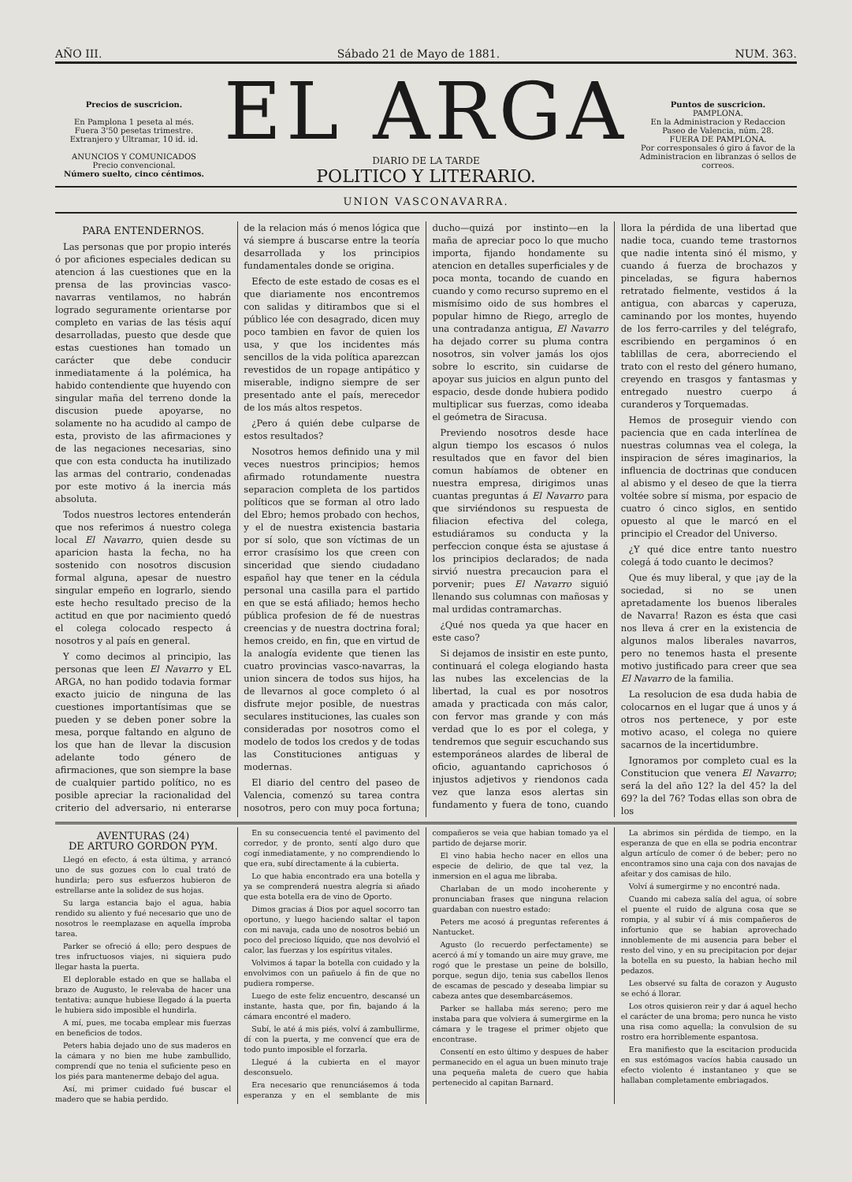AÑO III. Sábado 21 de Mayo de 1881. NUM. 363.
Precios de suscricion.
En Pamplona 1 peseta al més.
Fuera 3'50 pesetas trimestre.
Extranjero y Ultramar, 10 id. id.
ANUNCIOS Y COMUNICADOS
Precio convencional.
Número suelto, cinco céntimos.
EL ARGA
DIARIO DE LA TARDE
POLITICO Y LITERARIO.
Puntos de suscricion.
PAMPLONA.
En la Administracion y Redaccion Paseo de Valencia, núm. 28.
FUERA DE PAMPLONA.
Por corresponsales ó giro á favor de la Administracion en libranzas ó sellos de correos.
UNION VASCONAVARRA.
PARA ENTENDERNOS.
Las personas que por propio interés ó por aficiones especiales dedican su atencion á las cuestiones que en la prensa de las provincias vasco-navarras ventilamos, no habrán logrado seguramente orientarse por completo en varias de las tésis aquí desarrolladas, puesto que desde que estas cuestiones han tomado un carácter que debe conducir inmediatamente á la polémica, ha habido contendiente que huyendo con singular maña del terreno donde la discusion puede apoyarse, no solamente no ha acudido al campo de esta, provisto de las afirmaciones y de las negaciones necesarias, sino que con esta conducta ha inutilizado las armas del contrario, condenadas por este motivo á la inercia más absoluta.
Todos nuestros lectores entenderán que nos referimos á nuestro colega local El Navarro, quien desde su aparicion hasta la fecha, no ha sostenido con nosotros discusion formal alguna, apesar de nuestro singular empeño en lograrlo, siendo este hecho resultado preciso de la actitud en que por nacimiento quedó el colega colocado respecto á nosotros y al país en general.
Y como decimos al principio, las personas que leen El Navarro y EL ARGA, no han podido todavia formar exacto juicio de ninguna de las cuestiones importantísimas que se pueden y se deben poner sobre la mesa, porque faltando en alguno de los que han de llevar la discusion adelante todo género de afirmaciones, que son siempre la base de cualquier partido político, no es posible apreciar la racionalidad del criterio del adversario, ni enterarse de la relacion más ó menos lógica que vá siempre á buscarse entre la teoría desarrollada y los principios fundamentales donde se origina.
Efecto de este estado de cosas es el que diariamente nos encontremos con salidas y ditirambos que si el público lée con desagrado, dicen muy poco tambien en favor de quien los usa, y que los incidentes más sencillos de la vida política aparezcan revestidos de un ropage antipático y miserable, indigno siempre de ser presentado ante el país, merecedor de los más altos respetos.
¿Pero á quién debe culparse de estos resultados?
Nosotros hemos definido una y mil veces nuestros principios; hemos afirmado rotundamente nuestra separacion completa de los partidos políticos que se forman al otro lado del Ebro; hemos probado con hechos, y el de nuestra existencia bastaria por sí solo, que son víctimas de un error crasísimo los que creen con sinceridad que siendo ciudadano español hay que tener en la cédula personal una casilla para el partido en que se está afiliado; hemos hecho pública profesion de fé de nuestras creencias y de nuestra doctrina foral; hemos creido, en fin, que en virtud de la analogía evidente que tienen las cuatro provincias vasco-navarras, la union sincera de todos sus hijos, ha de llevarnos al goce completo ó al disfrute mejor posible, de nuestras seculares instituciones, las cuales son consideradas por nosotros como el modelo de todos los credos y de todas las Constituciones antiguas y modernas.
El diario del centro del paseo de Valencia, comenzó su tarea contra nosotros, pero con muy poca fortuna; ducho—quizá por instinto—en la maña de apreciar poco lo que mucho importa, fijando hondamente su atencion en detalles superficiales y de poca monta, tocando de cuando en cuando y como recurso supremo en el mismísimo oido de sus hombres el popular himno de Riego, arreglo de una contradanza antigua, El Navarro ha dejado correr su pluma contra nosotros, sin volver jamás los ojos sobre lo escrito, sin cuidarse de apoyar sus juicios en algun punto del espacio, desde donde hubiera podido multiplicar sus fuerzas, como ideaba el geómetra de Siracusa.
Previendo nosotros desde hace algun tiempo los escasos ó nulos resultados que en favor del bien comun habíamos de obtener en nuestra empresa, dirigimos unas cuantas preguntas á El Navarro para que sirviéndonos su respuesta de filiacion efectiva del colega, estudiáramos su conducta y la perfeccion conque ésta se ajustase á los principios declarados; de nada sirvió nuestra precaucion para el porvenir; pues El Navarro siguió llenando sus columnas con mañosas y mal urdidas contramarchas.
¿Qué nos queda ya que hacer en este caso?
Si dejamos de insistir en este punto, continuará el colega elogiando hasta las nubes las excelencias de la libertad, la cual es por nosotros amada y practicada con más calor, con fervor mas grande y con más verdad que lo es por el colega, y tendremos que seguir escuchando sus estemporáneos alardes de liberal de oficio, aguantando caprichosos ó injustos adjetivos y riendonos cada vez que lanza esos alertas sin fundamento y fuera de tono, cuando llora la pérdida de una libertad que nadie toca, cuando teme trastornos que nadie intenta sinó él mismo, y cuando á fuerza de brochazos y pinceladas, se figura habernos retratado fielmente, vestidos á la antigua, con abarcas y caperuza, caminando por los montes, huyendo de los ferro-carriles y del telégrafo, escribiendo en pergaminos ó en tablillas de cera, aborreciendo el trato con el resto del género humano, creyendo en trasgos y fantasmas y entregado nuestro cuerpo á curanderos y Torquemadas.
Hemos de proseguir viendo con paciencia que en cada interlínea de nuestras columnas vea el colega, la inspiracion de séres imaginarios, la influencia de doctrinas que conducen al abismo y el deseo de que la tierra voltée sobre sí misma, por espacio de cuatro ó cinco siglos, en sentido opuesto al que le marcó en el principio el Creador del Universo.
¿Y qué dice entre tanto nuestro colegá á todo cuanto le decimos?
Que és muy liberal, y que ¡ay de la sociedad, si no se unen apretadamente los buenos liberales de Navarra! Razon es ésta que casi nos lleva á crer en la existencia de algunos malos liberales navarros, pero no tenemos hasta el presente motivo justificado para creer que sea El Navarro de la familia.
La resolucion de esa duda habia de colocarnos en el lugar que á unos y á otros nos pertenece, y por este motivo acaso, el colega no quiere sacarnos de la incertidumbre.
Ignoramos por completo cual es la Constitucion que venera El Navarro; será la del año 12? la del 45? la del 69? la del 76? Todas ellas son obra de los
AVENTURAS (24)
DE ARTURO GORDON PYM.
Llegó en efecto, á esta última, y arrancó uno de sus gozues con lo cual trató de hundirla; pero sus esfuerzos hubieron de estrellarse ante la solidez de sus hojas.
Su larga estancia bajo el agua, habia rendido su aliento y fué necesario que uno de nosotros le reemplazase en aquella ímproba tarea.
Parker se ofreció á ello; pero despues de tres infructuosos viajes, ni siquiera pudo llegar hasta la puerta.
El deplorable estado en que se hallaba el brazo de Augusto, le relevaba de hacer una tentativa: aunque hubiese llegado á la puerta le hubiera sido imposible el hundirla.
A mí, pues, me tocaba emplear mis fuerzas en beneficios de todos.
Peters habia dejado uno de sus maderos en la cámara y no bien me hube zambullido, comprendí que no tenia el suficiente peso en los piés para mantenerme debajo del agua.
Así, mi primer cuidado fué buscar el madero que se habia perdido.
En su consecuencia tenté el pavimento del corredor, y de pronto, sentí algo duro que cogí inmediatamente, y no comprendiendo lo que era, subí directamente á la cubierta.
Lo que habia encontrado era una botella y ya se comprenderá nuestra alegría si añado que esta botella era de vino de Oporto.
Dimos gracias á Dios por aquel socorro tan oportuno, y luego haciendo saltar el tapon con mi navaja, cada uno de nosotros bebió un poco del precioso líquido, que nos devolvió el calor, las fuerzas y los espíritus vitales.
Volvimos á tapar la botella con cuidado y la envolvimos con un pañuelo á fin de que no pudiera romperse.
Luego de este feliz encuentro, descansé un instante, hasta que, por fin, bajando á la cámara encontré el madero.
Subí, le até á mis piés, volví á zambullirme, dí con la puerta, y me convencí que era de todo punto imposible el forzarla.
Llegué á la cubierta en el mayor desconsuelo.
Era necesario que renunciásemos á toda esperanza y en el semblante de mis compañeros se veia que habian tomado ya el partido de dejarse morir.
El vino habia hecho nacer en ellos una especie de delirio, de que tal vez, la inmersion en el agua me libraba.
Charlaban de un modo incoherente y pronunciaban frases que ninguna relacion guardaban con nuestro estado:
Peters me acosó á preguntas referentes á Nantucket.
Agusto (lo recuerdo perfectamente) se acercó á mí y tomando un aire muy grave, me rogó que le prestase un peine de bolsillo, porque, segun dijo, tenia sus cabellos llenos de escamas de pescado y deseaba limpiar su cabeza antes que desembarcásemos.
Parker se hallaba más sereno; pero me instaba para que volviera á sumergirme en la cámara y le tragese el primer objeto que encontrase.
Consentí en esto último y despues de haber permanecido en el agua un buen minuto traje una pequeña maleta de cuero que habia pertenecido al capitan Barnard.
La abrimos sin pérdida de tiempo, en la esperanza de que en ella se podria encontrar algun artículo de comer ó de beber; pero no encontramos sino una caja con dos navajas de afeitar y dos camisas de hilo.
Volví á sumergirme y no encontré nada.
Cuando mi cabeza salía del agua, oí sobre el puente el ruido de alguna cosa que se rompia, y al subir ví á mis compañeros de infortunio que se habian aprovechado innoblemente de mi ausencia para beber el resto del vino, y en su precipitacion por dejar la botella en su puesto, la habian hecho mil pedazos.
Les observé su falta de corazon y Augusto se echó á llorar.
Los otros quisieron reir y dar á aquel hecho el carácter de una broma; pero nunca he visto una risa como aquella; la convulsion de su rostro era horriblemente espantosa.
Era manifiesto que la escitacion producida en sus estómagos vacíos habia causado un efecto violento é instantaneo y que se hallaban completamente embriagados.